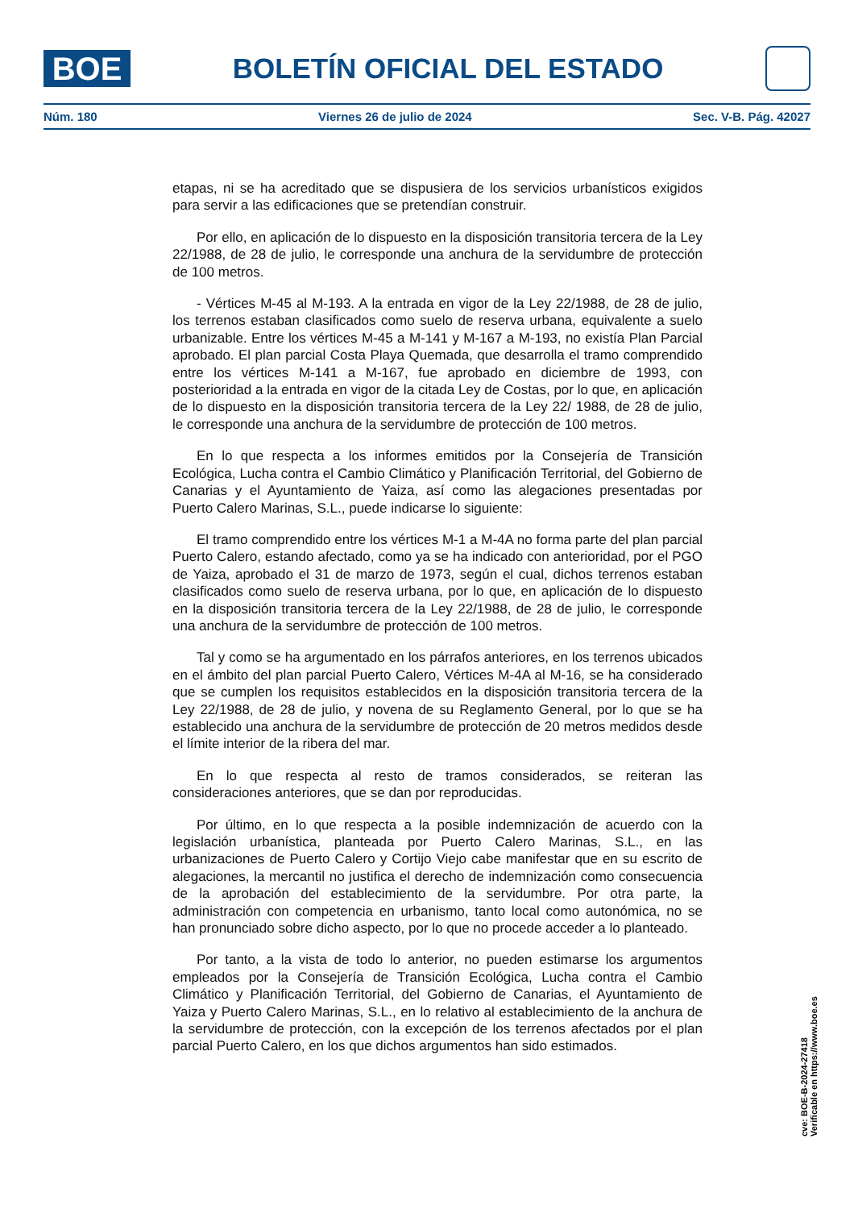BOE
BOLETÍN OFICIAL DEL ESTADO
Núm. 180 Viernes 26 de julio de 2024 Sec. V-B. Pág. 42027
etapas, ni se ha acreditado que se dispusiera de los servicios urbanísticos exigidos para servir a las edificaciones que se pretendían construir.
Por ello, en aplicación de lo dispuesto en la disposición transitoria tercera de la Ley 22/1988, de 28 de julio, le corresponde una anchura de la servidumbre de protección de 100 metros.
- Vértices M-45 al M-193. A la entrada en vigor de la Ley 22/1988, de 28 de julio, los terrenos estaban clasificados como suelo de reserva urbana, equivalente a suelo urbanizable. Entre los vértices M-45 a M-141 y M-167 a M-193, no existía Plan Parcial aprobado. El plan parcial Costa Playa Quemada, que desarrolla el tramo comprendido entre los vértices M-141 a M-167, fue aprobado en diciembre de 1993, con posterioridad a la entrada en vigor de la citada Ley de Costas, por lo que, en aplicación de lo dispuesto en la disposición transitoria tercera de la Ley 22/ 1988, de 28 de julio, le corresponde una anchura de la servidumbre de protección de 100 metros.
En lo que respecta a los informes emitidos por la Consejería de Transición Ecológica, Lucha contra el Cambio Climático y Planificación Territorial, del Gobierno de Canarias y el Ayuntamiento de Yaiza, así como las alegaciones presentadas por Puerto Calero Marinas, S.L., puede indicarse lo siguiente:
El tramo comprendido entre los vértices M-1 a M-4A no forma parte del plan parcial Puerto Calero, estando afectado, como ya se ha indicado con anterioridad, por el PGO de Yaiza, aprobado el 31 de marzo de 1973, según el cual, dichos terrenos estaban clasificados como suelo de reserva urbana, por lo que, en aplicación de lo dispuesto en la disposición transitoria tercera de la Ley 22/1988, de 28 de julio, le corresponde una anchura de la servidumbre de protección de 100 metros.
Tal y como se ha argumentado en los párrafos anteriores, en los terrenos ubicados en el ámbito del plan parcial Puerto Calero, Vértices M-4A al M-16, se ha considerado que se cumplen los requisitos establecidos en la disposición transitoria tercera de la Ley 22/1988, de 28 de julio, y novena de su Reglamento General, por lo que se ha establecido una anchura de la servidumbre de protección de 20 metros medidos desde el límite interior de la ribera del mar.
En lo que respecta al resto de tramos considerados, se reiteran las consideraciones anteriores, que se dan por reproducidas.
Por último, en lo que respecta a la posible indemnización de acuerdo con la legislación urbanística, planteada por Puerto Calero Marinas, S.L., en las urbanizaciones de Puerto Calero y Cortijo Viejo cabe manifestar que en su escrito de alegaciones, la mercantil no justifica el derecho de indemnización como consecuencia de la aprobación del establecimiento de la servidumbre. Por otra parte, la administración con competencia en urbanismo, tanto local como autonómica, no se han pronunciado sobre dicho aspecto, por lo que no procede acceder a lo planteado.
Por tanto, a la vista de todo lo anterior, no pueden estimarse los argumentos empleados por la Consejería de Transición Ecológica, Lucha contra el Cambio Climático y Planificación Territorial, del Gobierno de Canarias, el Ayuntamiento de Yaiza y Puerto Calero Marinas, S.L., en lo relativo al establecimiento de la anchura de la servidumbre de protección, con la excepción de los terrenos afectados por el plan parcial Puerto Calero, en los que dichos argumentos han sido estimados.
cve: BOE-B-2024-27418
Verificable en https://www.boe.es